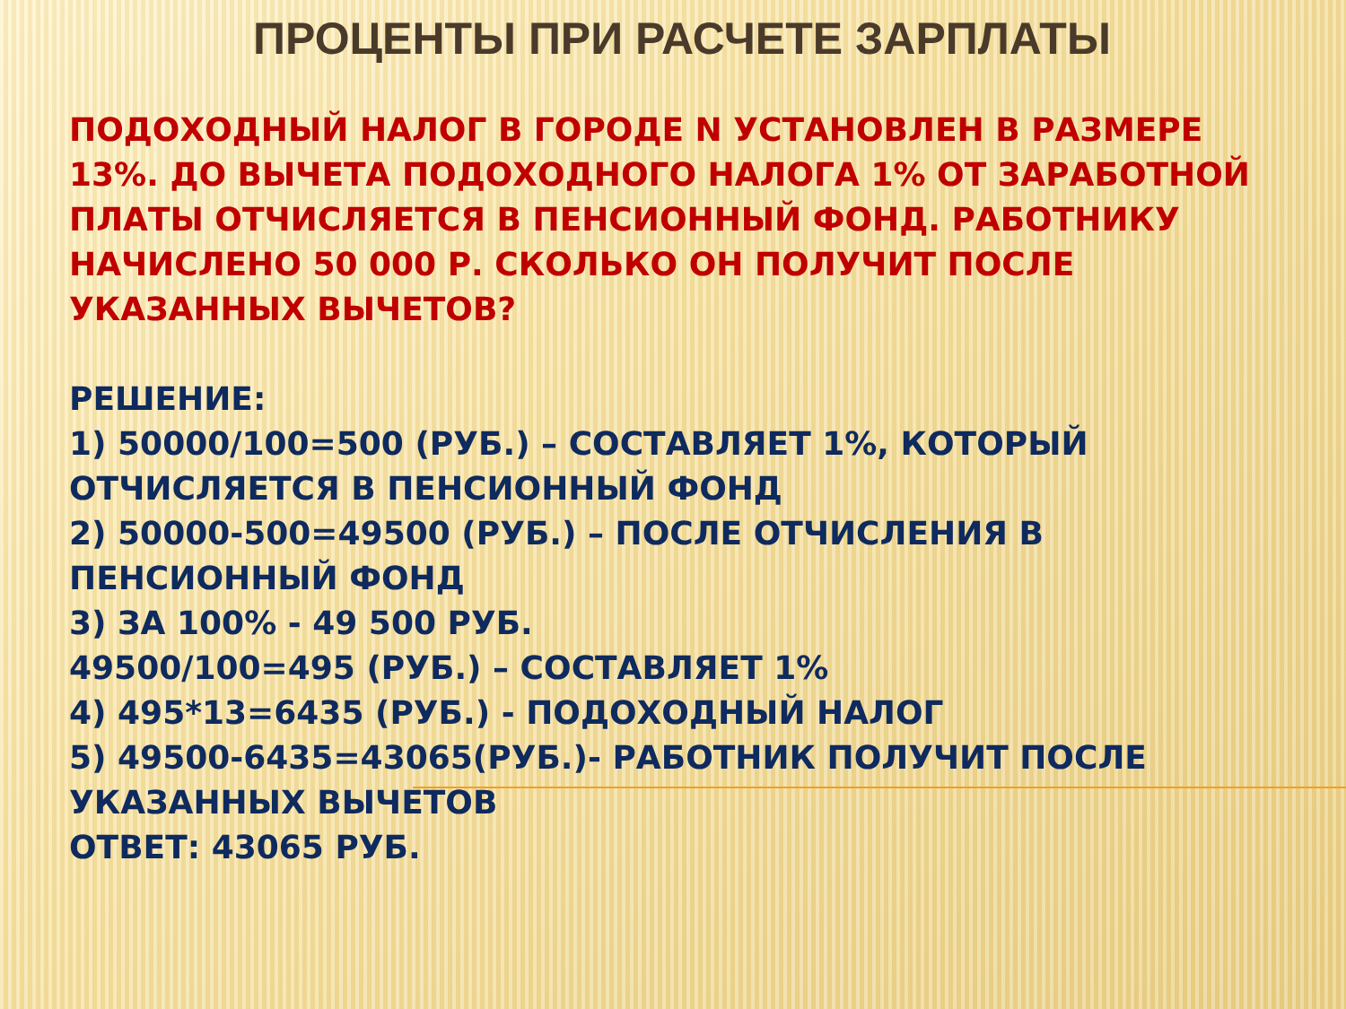ПРОЦЕНТЫ ПРИ РАСЧЕТЕ ЗАРПЛАТЫ
ПОДОХОДНЫЙ НАЛОГ В ГОРОДЕ N УСТАНОВЛЕН В РАЗМЕРЕ 13%. ДО ВЫЧЕТА ПОДОХОДНОГО НАЛОГА 1% ОТ ЗАРАБОТНОЙ ПЛАТЫ ОТЧИСЛЯЕТСЯ В ПЕНСИОННЫЙ ФОНД. РАБОТНИКУ НАЧИСЛЕНО 50 000 Р. СКОЛЬКО ОН ПОЛУЧИТ ПОСЛЕ УКАЗАННЫХ ВЫЧЕТОВ?
РЕШЕНИЕ:
1) 50000/100=500 (РУБ.) – СОСТАВЛЯЕТ 1%, КОТОРЫЙ ОТЧИСЛЯЕТСЯ В ПЕНСИОННЫЙ ФОНД
2) 50000-500=49500 (РУБ.) – ПОСЛЕ ОТЧИСЛЕНИЯ В ПЕНСИОННЫЙ ФОНД
3) ЗА 100% - 49 500 РУБ.
49500/100=495 (РУБ.) – СОСТАВЛЯЕТ 1%
4) 495*13=6435 (РУБ.) - ПОДОХОДНЫЙ НАЛОГ
5) 49500-6435=43065(РУБ.)- РАБОТНИК ПОЛУЧИТ ПОСЛЕ УКАЗАННЫХ ВЫЧЕТОВ
ОТВЕТ: 43065 РУБ.